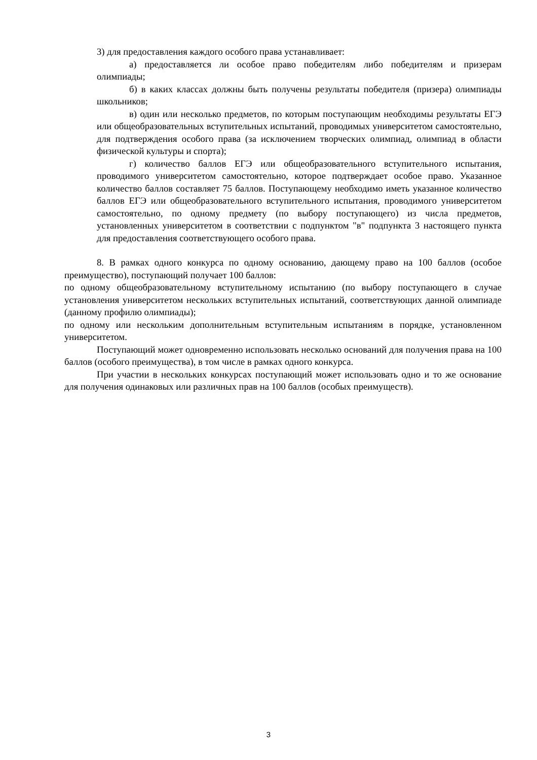3) для предоставления каждого особого права устанавливает:
а) предоставляется ли особое право победителям либо победителям и призерам олимпиады;
б) в каких классах должны быть получены результаты победителя (призера) олимпиады школьников;
в) один или несколько предметов, по которым поступающим необходимы результаты ЕГЭ или общеобразовательных вступительных испытаний, проводимых университетом самостоятельно, для подтверждения особого права (за исключением творческих олимпиад, олимпиад в области физической культуры и спорта);
г) количество баллов ЕГЭ или общеобразовательного вступительного испытания, проводимого университетом самостоятельно, которое подтверждает особое право. Указанное количество баллов составляет 75 баллов. Поступающему необходимо иметь указанное количество баллов ЕГЭ или общеобразовательного вступительного испытания, проводимого университетом самостоятельно, по одному предмету (по выбору поступающего) из числа предметов, установленных университетом в соответствии с подпунктом "в" подпункта 3 настоящего пункта для предоставления соответствующего особого права.
8. В рамках одного конкурса по одному основанию, дающему право на 100 баллов (особое преимущество), поступающий получает 100 баллов:
по одному общеобразовательному вступительному испытанию (по выбору поступающего в случае установления университетом нескольких вступительных испытаний, соответствующих данной олимпиаде (данному профилю олимпиады);
по одному или нескольким дополнительным вступительным испытаниям в порядке, установленном университетом.
Поступающий может одновременно использовать несколько оснований для получения права на 100 баллов (особого преимущества), в том числе в рамках одного конкурса.
При участии в нескольких конкурсах поступающий может использовать одно и то же основание для получения одинаковых или различных прав на 100 баллов (особых преимуществ).
3